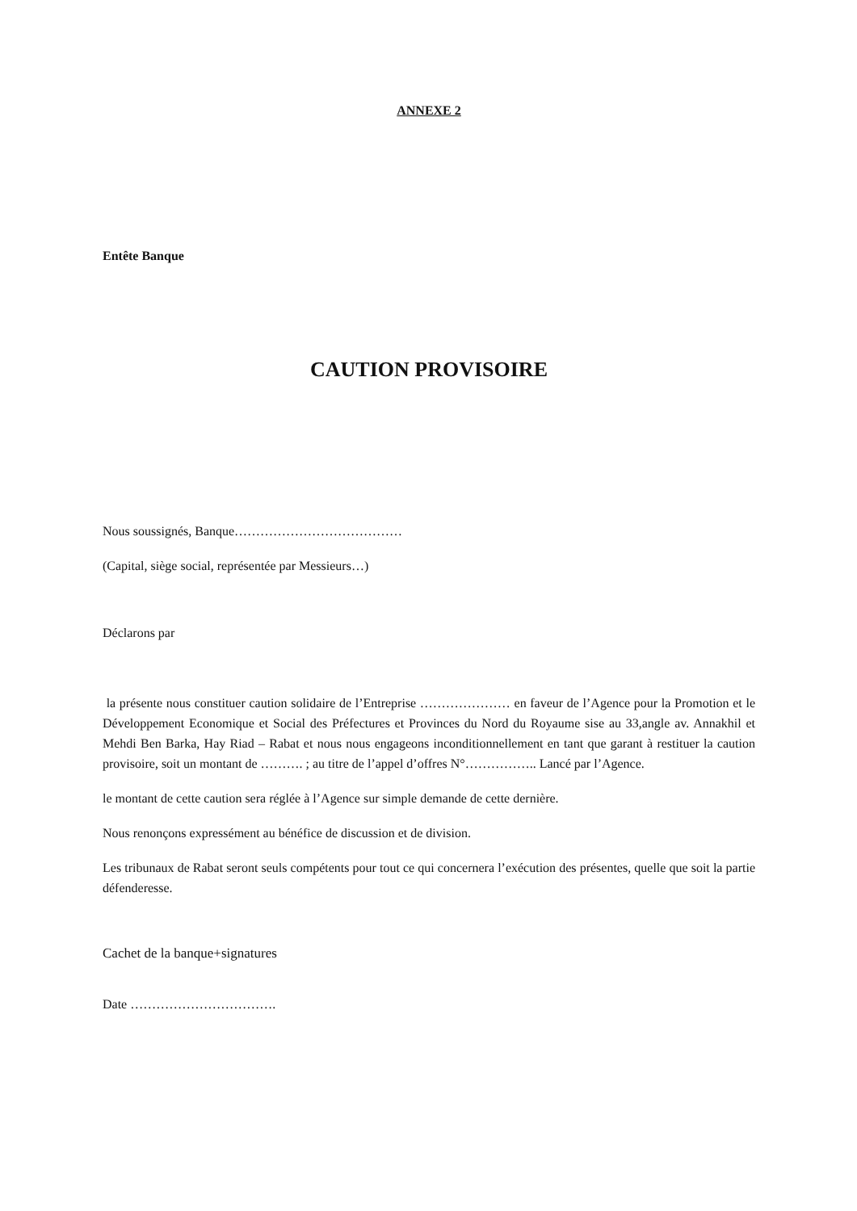ANNEXE 2
Entête Banque
CAUTION PROVISOIRE
Nous soussignés, Banque…………………………………
(Capital, siège social, représentée par Messieurs…)
Déclarons par
la présente nous constituer caution solidaire de l’Entreprise ………………… en faveur de l’Agence pour la Promotion et le Développement Economique et Social des Préfectures et Provinces du Nord du Royaume sise au 33,angle av. Annakhil et Mehdi Ben Barka, Hay Riad – Rabat et nous nous engageons inconditionnellement en tant que garant à restituer la caution provisoire, soit un montant de ………. ; au titre de l’appel d’offres N°…………….. Lancé par l’Agence.
le montant de cette caution sera réglée à l’Agence sur simple demande de cette dernière.
Nous renonçons expressément au bénéfice de discussion et de division.
Les tribunaux de Rabat seront seuls compétents pour tout ce qui concernera l’exécution des présentes, quelle que soit la partie défenderesse.
Cachet de la banque+signatures
Date …………………………….